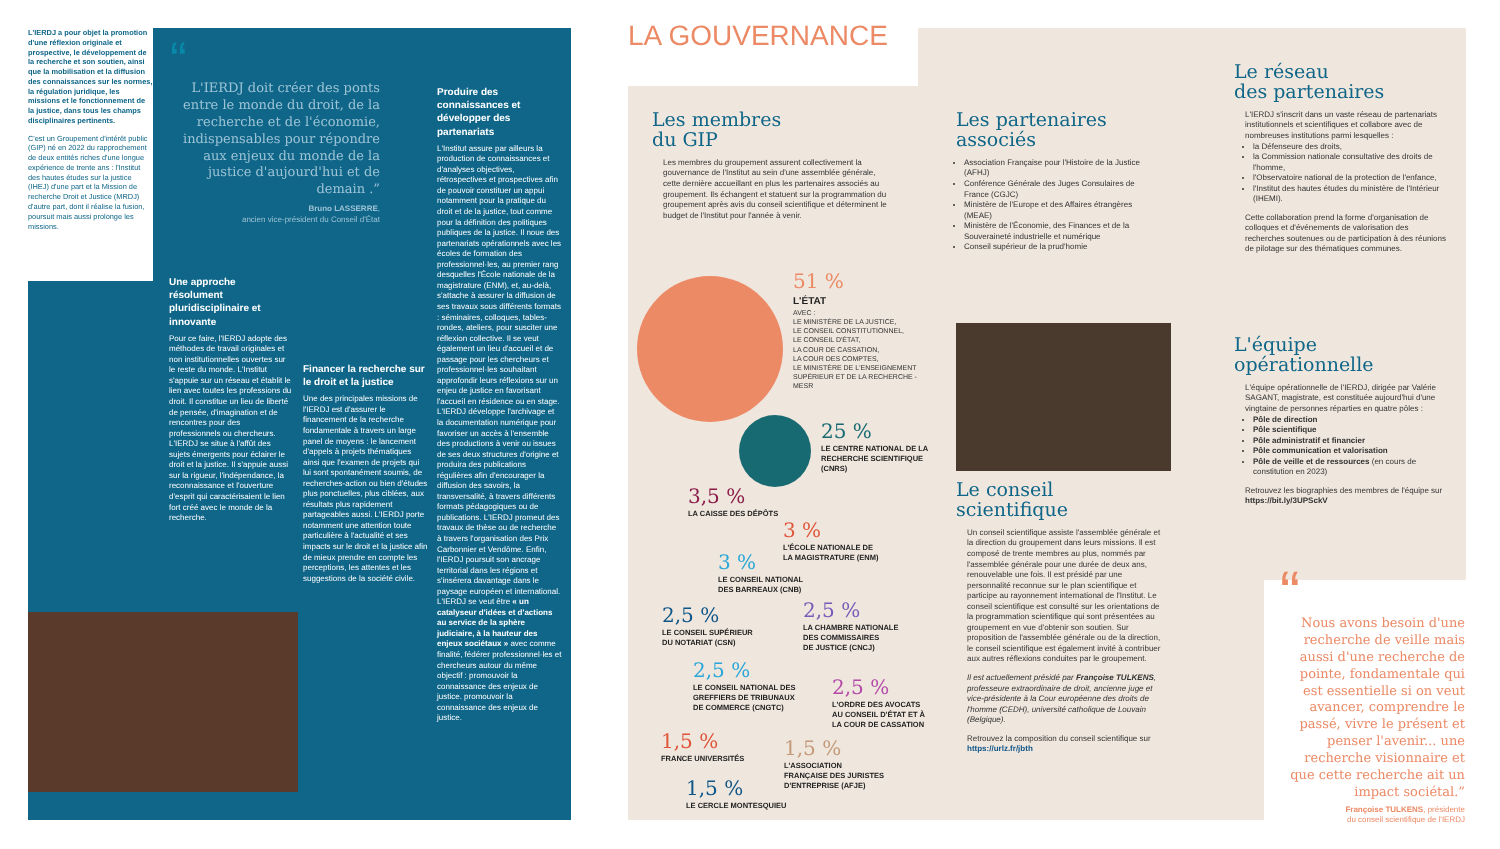L'IERDJ a pour objet la promotion d'une réflexion originale et prospective, le développement de la recherche et son soutien, ainsi que la mobilisation et la diffusion des connaissances sur les normes, la régulation juridique, les missions et le fonctionnement de la justice, dans tous les champs disciplinaires pertinents.
C'est un Groupement d'intérêt public (GIP) né en 2022 du rapprochement de deux entités riches d'une longue expérience de trente ans : l'Institut des hautes études sur la justice (IHEJ) d'une part et la Mission de recherche Droit et Justice (MRDJ) d'autre part, dont il réalise la fusion, poursuit mais aussi prolonge les missions.
“
L'IERDJ doit créer des ponts entre le monde du droit, de la recherche et de l'économie, indispensables pour répondre aux enjeux du monde de la justice d'aujourd'hui et de demain .”
Bruno LASSERRE,
ancien vice-président du Conseil d'État
Une approche résolument pluridisciplinaire et innovante
Pour ce faire, l'IERDJ adopte des méthodes de travail originales et non institutionnelles ouvertes sur le reste du monde. L'Institut s'appuie sur un réseau et établit le lien avec toutes les professions du droit. Il constitue un lieu de liberté de pensée, d'imagination et de rencontres pour des professionnels ou chercheurs. L'IERDJ se situe à l'affût des sujets émergents pour éclairer le droit et la justice. Il s'appuie aussi sur la rigueur, l'indépendance, la reconnaissance et l'ouverture d'esprit qui caractérisaient le lien fort créé avec le monde de la recherche.
Financer la recherche sur le droit et la justice
Une des principales missions de l'IERDJ est d'assurer le financement de la recherche fondamentale à travers un large panel de moyens : le lancement d'appels à projets thématiques ainsi que l'examen de projets qui lui sont spontanément soumis, de recherches-action ou bien d'études plus ponctuelles, plus ciblées, aux résultats plus rapidement partageables aussi. L'IERDJ porte notamment une attention toute particulière à l'actualité et ses impacts sur le droit et la justice afin de mieux prendre en compte les perceptions, les attentes et les suggestions de la société civile.
Produire des connaissances et développer des partenariats
L'Institut assure par ailleurs la production de connaissances et d'analyses objectives, rétrospectives et prospectives afin de pouvoir constituer un appui notamment pour la pratique du droit et de la justice, tout comme pour la définition des politiques publiques de la justice. Il noue des partenariats opérationnels avec les écoles de formation des professionnel·les, au premier rang desquelles l'École nationale de la magistrature (ENM), et, au-delà, s'attache à assurer la diffusion de ses travaux sous différents formats : séminaires, colloques, tables-rondes, ateliers, pour susciter une réflexion collective. Il se veut également un lieu d'accueil et de passage pour les chercheurs et professionnel·les souhaitant approfondir leurs réflexions sur un enjeu de justice en favorisant l'accueil en résidence ou en stage. L'IERDJ développe l'archivage et la documentation numérique pour favoriser un accès à l'ensemble des productions à venir ou issues de ses deux structures d'origine et produira des publications régulières afin d'encourager la diffusion des savoirs, la transversalité, à travers différents formats pédagogiques ou de publications. L'IERDJ promeut des travaux de thèse ou de recherche à travers l'organisation des Prix Carbonnier et Vendôme. Enfin, l'IERDJ poursuit son ancrage territorial dans les régions et s'insérera davantage dans le paysage européen et international. L'IERDJ se veut être « un catalyseur d'idées et d'actions au service de la sphère judiciaire, à la hauteur des enjeux sociétaux » avec comme finalité, fédérer professionnel·les et chercheurs autour du même objectif : promouvoir la connaissance des enjeux de justice. promouvoir la connaissance des enjeux de justice.
LA GOUVERNANCE
Les membres
du GIP
Les membres du groupement assurent collectivement la gouvernance de l'Institut au sein d'une assemblée générale, cette dernière accueillant en plus les partenaires associés au groupement. Ils échangent et statuent sur la programmation du groupement après avis du conseil scientifique et déterminent le budget de l'Institut pour l'année à venir.
51 %
L'ÉTAT
AVEC :
LE MINISTÈRE DE LA JUSTICE,
LE CONSEIL CONSTITUTIONNEL,
LE CONSEIL D'ÉTAT,
LA COUR DE CASSATION,
LA COUR DES COMPTES,
LE MINISTÈRE DE L'ENSEIGNEMENT SUPÉRIEUR ET DE LA RECHERCHE - MESR
25 %
LE CENTRE NATIONAL DE LA RECHERCHE SCIENTIFIQUE (CNRS)
3,5 %
LA CAISSE DES DÉPÔTS
3 %
L'ÉCOLE NATIONALE DE
LA MAGISTRATURE (ENM)
3 %
LE CONSEIL NATIONAL
DES BARREAUX (CNB)
2,5 %
LE CONSEIL SUPÉRIEUR
DU NOTARIAT (CSN)
2,5 %
LA CHAMBRE NATIONALE
DES COMMISSAIRES
DE JUSTICE (CNCJ)
2,5 %
LE CONSEIL NATIONAL DES
GREFFIERS DE TRIBUNAUX
DE COMMERCE (CNGTC)
2,5 %
L'ORDRE DES AVOCATS
AU CONSEIL D'ÉTAT ET À
LA COUR DE CASSATION
1,5 %
FRANCE UNIVERSITÉS
1,5 %
L'ASSOCIATION
FRANÇAISE DES JURISTES
D'ENTREPRISE (AFJE)
1,5 %
LE CERCLE MONTESQUIEU
Les partenaires
associés
Association Française pour l'Histoire de la Justice (AFHJ)
Conférence Générale des Juges Consulaires de France (CGJC)
Ministère de l'Europe et des Affaires étrangères (MEAE)
Ministère de l'Économie, des Finances et de la Souveraineté industrielle et numérique
Conseil supérieur de la prud'homie
Le conseil
scientifique
Un conseil scientifique assiste l'assemblée générale et la direction du groupement dans leurs missions. Il est composé de trente membres au plus, nommés par l'assemblée générale pour une durée de deux ans, renouvelable une fois. Il est présidé par une personnalité reconnue sur le plan scientifique et participe au rayonnement international de l'Institut. Le conseil scientifique est consulté sur les orientations de la programmation scientifique qui sont présentées au groupement en vue d'obtenir son soutien. Sur proposition de l'assemblée générale ou de la direction, le conseil scientifique est également invité à contribuer aux autres réflexions conduites par le groupement.
Il est actuellement présidé par Françoise TULKENS, professeure extraordinaire de droit, ancienne juge et vice-présidente à la Cour européenne des droits de l'homme (CEDH), université catholique de Louvain (Belgique).
Retrouvez la composition du conseil scientifique sur https://urlz.fr/jbth
Le réseau
des partenaires
L'IERDJ s'inscrit dans un vaste réseau de partenariats institutionnels et scientifiques et collabore avec de nombreuses institutions parmi lesquelles :
la Défenseure des droits,
la Commission nationale consultative des droits de l'homme,
l'Observatoire national de la protection de l'enfance,
l'Institut des hautes études du ministère de l'Intérieur (IHEMI).
Cette collaboration prend la forme d'organisation de colloques et d'événements de valorisation des recherches soutenues ou de participation à des réunions de pilotage sur des thématiques communes.
L'équipe
opérationnelle
L'équipe opérationnelle de l'IERDJ, dirigée par Valérie SAGANT, magistrate, est constituée aujourd'hui d'une vingtaine de personnes réparties en quatre pôles :
Pôle de direction
Pôle scientifique
Pôle administratif et financier
Pôle communication et valorisation
Pôle de veille et de ressources (en cours de constitution en 2023)
Retrouvez les biographies des membres de l'équipe sur https://bit.ly/3UPSckV
“
Nous avons besoin d'une recherche de veille mais aussi d'une recherche de pointe, fondamentale qui est essentielle si on veut avancer, comprendre le passé, vivre le présent et penser l'avenir... une recherche visionnaire et que cette recherche ait un impact sociétal.”
Françoise TULKENS, présidente
du conseil scientifique de l'IERDJ